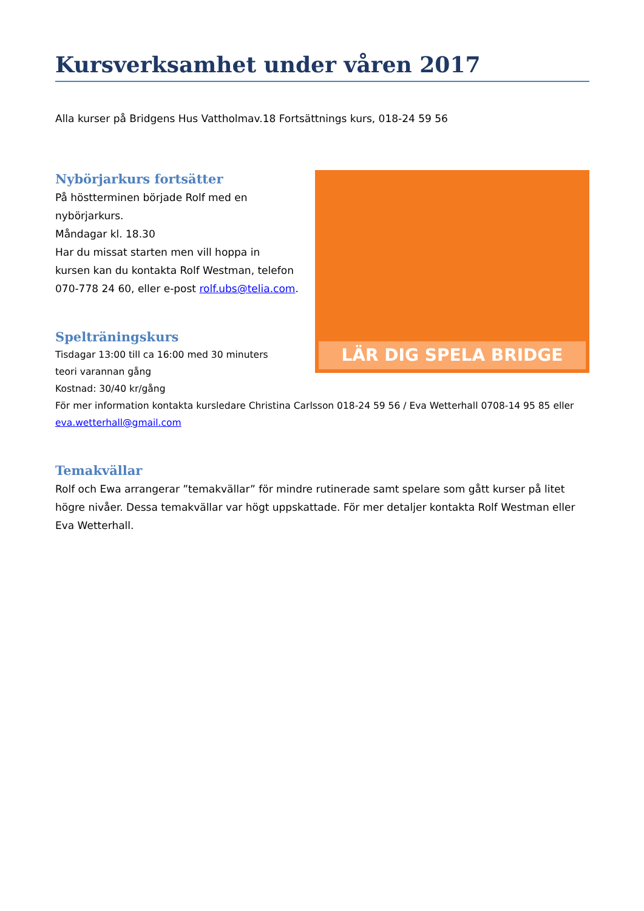Kursverksamhet under våren 2017
Alla kurser på Bridgens Hus Vattholmav.18 Fortsättnings kurs, 018-24 59 56
LÄR DIG SPELA BRIDGE
Nybörjarkurs fortsätter
På höstterminen började Rolf med en
nybörjarkurs.
Måndagar kl. 18.30
Har du missat starten men vill hoppa in
kursen kan du kontakta Rolf Westman, telefon
070-778 24 60, eller e-post rolf.ubs@telia.com.
Spelträningskurs
Tisdagar 13:00 till ca 16:00 med 30 minuters
teori varannan gång
Kostnad: 30/40 kr/gång
För mer information kontakta kursledare Christina Carlsson 018-24 59 56 / Eva Wetterhall 0708-14 95 85 eller eva.wetterhall@gmail.com
Temakvällar
Rolf och Ewa arrangerar ”temakvällar” för mindre rutinerade samt spelare som gått kurser på litet högre nivåer. Dessa temakvällar var högt uppskattade. För mer detaljer kontakta Rolf Westman eller Eva Wetterhall.